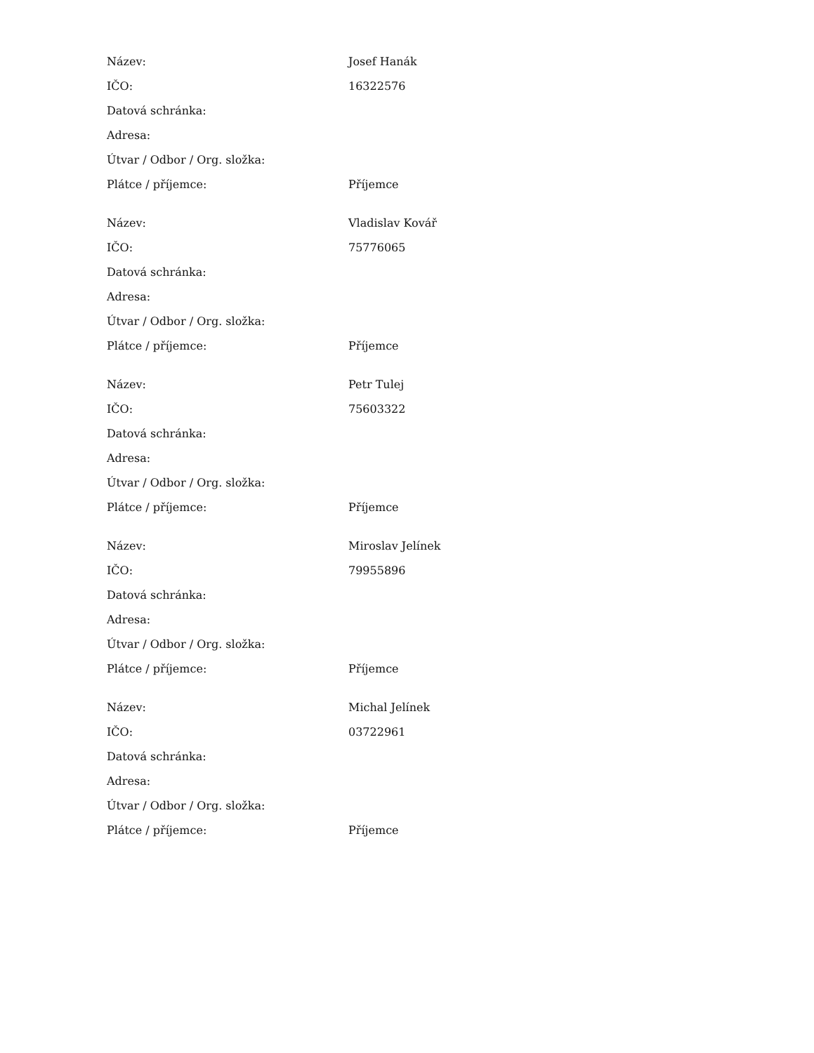| Název: | Josef Hanák |
| IČO: | 16322576 |
| Datová schránka: | |
| Adresa: | |
| Útvar / Odbor / Org. složka: | |
| Plátce / příjemce: | Příjemce |
| Název: | Vladislav Kovář |
| IČO: | 75776065 |
| Datová schránka: | |
| Adresa: | |
| Útvar / Odbor / Org. složka: | |
| Plátce / příjemce: | Příjemce |
| Název: | Petr Tulej |
| IČO: | 75603322 |
| Datová schránka: | |
| Adresa: | |
| Útvar / Odbor / Org. složka: | |
| Plátce / příjemce: | Příjemce |
| Název: | Miroslav Jelínek |
| IČO: | 79955896 |
| Datová schránka: | |
| Adresa: | |
| Útvar / Odbor / Org. složka: | |
| Plátce / příjemce: | Příjemce |
| Název: | Michal Jelínek |
| IČO: | 03722961 |
| Datová schránka: | |
| Adresa: | |
| Útvar / Odbor / Org. složka: | |
| Plátce / příjemce: | Příjemce |